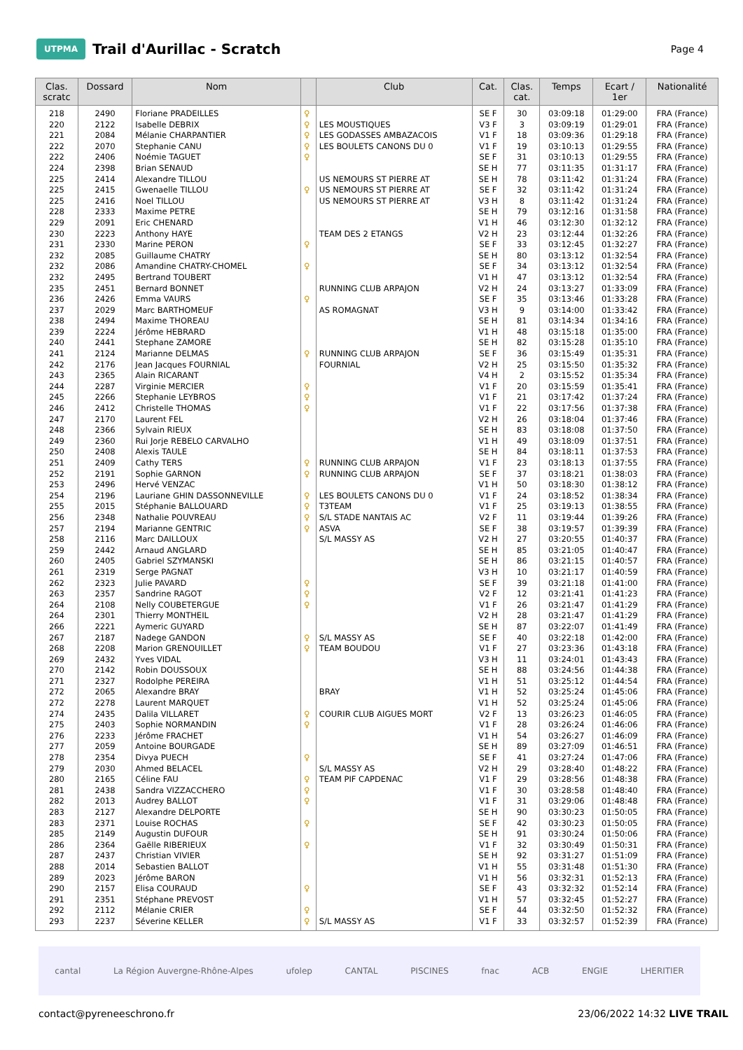UTPMA
Trail d'Aurillac - Scratch
Page 4
| Clas. scratc | Dossard | Nom | | Club | Cat. | Clas. cat. | Temps | Ecart / 1er | Nationalité |
| --- | --- | --- | --- | --- | --- | --- | --- | --- | --- |
| 218 | 2490 | Floriane PRADEILLES | ♀ | | SE F | 30 | 03:09:18 | 01:29:00 | FRA (France) |
| 220 | 2122 | Isabelle DEBRIX | ♀ | LES MOUSTIQUES | V3 F | 3 | 03:09:19 | 01:29:01 | FRA (France) |
| 221 | 2084 | Mélanie CHARPANTIER | ♀ | LES GODASSES AMBAZACOIS | V1 F | 18 | 03:09:36 | 01:29:18 | FRA (France) |
| 222 | 2070 | Stephanie CANU | ♀ | LES BOULETS CANONS DU 0 | V1 F | 19 | 03:10:13 | 01:29:55 | FRA (France) |
| 222 | 2406 | Noémie TAGUET | ♀ | | SE F | 31 | 03:10:13 | 01:29:55 | FRA (France) |
| 224 | 2398 | Brian SENAUD | | | SE H | 77 | 03:11:35 | 01:31:17 | FRA (France) |
| 225 | 2414 | Alexandre TILLOU | | US NEMOURS ST PIERRE AT | SE H | 78 | 03:11:42 | 01:31:24 | FRA (France) |
| 225 | 2415 | Gwenaelle TILLOU | ♀ | US NEMOURS ST PIERRE AT | SE F | 32 | 03:11:42 | 01:31:24 | FRA (France) |
| 225 | 2416 | Noel TILLOU | | US NEMOURS ST PIERRE AT | V3 H | 8 | 03:11:42 | 01:31:24 | FRA (France) |
| 228 | 2333 | Maxime PETRE | | | SE H | 79 | 03:12:16 | 01:31:58 | FRA (France) |
| 229 | 2091 | Eric CHENARD | | | V1 H | 46 | 03:12:30 | 01:32:12 | FRA (France) |
| 230 | 2223 | Anthony HAYE | | TEAM DES 2 ETANGS | V2 H | 23 | 03:12:44 | 01:32:26 | FRA (France) |
| 231 | 2330 | Marine PERON | ♀ | | SE F | 33 | 03:12:45 | 01:32:27 | FRA (France) |
| 232 | 2085 | Guillaume CHATRY | | | SE H | 80 | 03:13:12 | 01:32:54 | FRA (France) |
| 232 | 2086 | Amandine CHATRY-CHOMEL | ♀ | | SE F | 34 | 03:13:12 | 01:32:54 | FRA (France) |
| 232 | 2495 | Bertrand TOUBERT | | | V1 H | 47 | 03:13:12 | 01:32:54 | FRA (France) |
| 235 | 2451 | Bernard BONNET | | RUNNING CLUB ARPAJON | V2 H | 24 | 03:13:27 | 01:33:09 | FRA (France) |
| 236 | 2426 | Emma VAURS | ♀ | | SE F | 35 | 03:13:46 | 01:33:28 | FRA (France) |
| 237 | 2029 | Marc BARTHOMEUF | | AS ROMAGNAT | V3 H | 9 | 03:14:00 | 01:33:42 | FRA (France) |
| 238 | 2494 | Maxime THOREAU | | | SE H | 81 | 03:14:34 | 01:34:16 | FRA (France) |
| 239 | 2224 | Jérôme HEBRARD | | | V1 H | 48 | 03:15:18 | 01:35:00 | FRA (France) |
| 240 | 2441 | Stephane ZAMORE | | | SE H | 82 | 03:15:28 | 01:35:10 | FRA (France) |
| 241 | 2124 | Marianne DELMAS | ♀ | RUNNING CLUB ARPAJON | SE F | 36 | 03:15:49 | 01:35:31 | FRA (France) |
| 242 | 2176 | Jean Jacques FOURNIAL | | FOURNIAL | V2 H | 25 | 03:15:50 | 01:35:32 | FRA (France) |
| 243 | 2365 | Alain RICARANT | | | V4 H | 2 | 03:15:52 | 01:35:34 | FRA (France) |
| 244 | 2287 | Virginie MERCIER | ♀ | | V1 F | 20 | 03:15:59 | 01:35:41 | FRA (France) |
| 245 | 2266 | Stephanie LEYBROS | ♀ | | V1 F | 21 | 03:17:42 | 01:37:24 | FRA (France) |
| 246 | 2412 | Christelle THOMAS | ♀ | | V1 F | 22 | 03:17:56 | 01:37:38 | FRA (France) |
| 247 | 2170 | Laurent FEL | | | V2 H | 26 | 03:18:04 | 01:37:46 | FRA (France) |
| 248 | 2366 | Sylvain RIEUX | | | SE H | 83 | 03:18:08 | 01:37:50 | FRA (France) |
| 249 | 2360 | Rui Jorje REBELO CARVALHO | | | V1 H | 49 | 03:18:09 | 01:37:51 | FRA (France) |
| 250 | 2408 | Alexis TAULE | | | SE H | 84 | 03:18:11 | 01:37:53 | FRA (France) |
| 251 | 2409 | Cathy TERS | ♀ | RUNNING CLUB ARPAJON | V1 F | 23 | 03:18:13 | 01:37:55 | FRA (France) |
| 252 | 2191 | Sophie GARNON | ♀ | RUNNING CLUB ARPAJON | SE F | 37 | 03:18:21 | 01:38:03 | FRA (France) |
| 253 | 2496 | Hervé VENZAC | | | V1 H | 50 | 03:18:30 | 01:38:12 | FRA (France) |
| 254 | 2196 | Lauriane GHIN DASSONNEVILLE | ♀ | LES BOULETS CANONS DU 0 | V1 F | 24 | 03:18:52 | 01:38:34 | FRA (France) |
| 255 | 2015 | Stéphanie BALLOUARD | ♀ | T3TEAM | V1 F | 25 | 03:19:13 | 01:38:55 | FRA (France) |
| 256 | 2348 | Nathalie POUVREAU | ♀ | S/L STADE NANTAIS AC | V2 F | 11 | 03:19:44 | 01:39:26 | FRA (France) |
| 257 | 2194 | Marianne GENTRIC | ♀ | ASVA | SE F | 38 | 03:19:57 | 01:39:39 | FRA (France) |
| 258 | 2116 | Marc DAILLOUX | | S/L MASSY AS | V2 H | 27 | 03:20:55 | 01:40:37 | FRA (France) |
| 259 | 2442 | Arnaud ANGLARD | | | SE H | 85 | 03:21:05 | 01:40:47 | FRA (France) |
| 260 | 2405 | Gabriel SZYMANSKI | | | SE H | 86 | 03:21:15 | 01:40:57 | FRA (France) |
| 261 | 2319 | Serge PAGNAT | | | V3 H | 10 | 03:21:17 | 01:40:59 | FRA (France) |
| 262 | 2323 | Julie PAVARD | ♀ | | SE F | 39 | 03:21:18 | 01:41:00 | FRA (France) |
| 263 | 2357 | Sandrine RAGOT | ♀ | | V2 F | 12 | 03:21:41 | 01:41:23 | FRA (France) |
| 264 | 2108 | Nelly COUBETERGUE | ♀ | | V1 F | 26 | 03:21:47 | 01:41:29 | FRA (France) |
| 264 | 2301 | Thierry MONTHEIL | | | V2 H | 28 | 03:21:47 | 01:41:29 | FRA (France) |
| 266 | 2221 | Aymeric GUYARD | | | SE H | 87 | 03:22:07 | 01:41:49 | FRA (France) |
| 267 | 2187 | Nadege GANDON | ♀ | S/L MASSY AS | SE F | 40 | 03:22:18 | 01:42:00 | FRA (France) |
| 268 | 2208 | Marion GRENOUILLET | ♀ | TEAM BOUDOU | V1 F | 27 | 03:23:36 | 01:43:18 | FRA (France) |
| 269 | 2432 | Yves VIDAL | | | V3 H | 11 | 03:24:01 | 01:43:43 | FRA (France) |
| 270 | 2142 | Robin DOUSSOUX | | | SE H | 88 | 03:24:56 | 01:44:38 | FRA (France) |
| 271 | 2327 | Rodolphe PEREIRA | | | V1 H | 51 | 03:25:12 | 01:44:54 | FRA (France) |
| 272 | 2065 | Alexandre BRAY | | BRAY | V1 H | 52 | 03:25:24 | 01:45:06 | FRA (France) |
| 272 | 2278 | Laurent MARQUET | | | V1 H | 52 | 03:25:24 | 01:45:06 | FRA (France) |
| 274 | 2435 | Dalila VILLARET | ♀ | COURIR CLUB AIGUES MORT | V2 F | 13 | 03:26:23 | 01:46:05 | FRA (France) |
| 275 | 2403 | Sophie NORMANDIN | ♀ | | V1 F | 28 | 03:26:24 | 01:46:06 | FRA (France) |
| 276 | 2233 | Jérôme FRACHET | | | V1 H | 54 | 03:26:27 | 01:46:09 | FRA (France) |
| 277 | 2059 | Antoine BOURGADE | | | SE H | 89 | 03:27:09 | 01:46:51 | FRA (France) |
| 278 | 2354 | Divya PUECH | ♀ | | SE F | 41 | 03:27:24 | 01:47:06 | FRA (France) |
| 279 | 2030 | Ahmed BELACEL | | S/L MASSY AS | V2 H | 29 | 03:28:40 | 01:48:22 | FRA (France) |
| 280 | 2165 | Céline FAU | ♀ | TEAM PIF CAPDENAC | V1 F | 29 | 03:28:56 | 01:48:38 | FRA (France) |
| 281 | 2438 | Sandra VIZZACCHERO | ♀ | | V1 F | 30 | 03:28:58 | 01:48:40 | FRA (France) |
| 282 | 2013 | Audrey BALLOT | ♀ | | V1 F | 31 | 03:29:06 | 01:48:48 | FRA (France) |
| 283 | 2127 | Alexandre DELPORTE | | | SE H | 90 | 03:30:23 | 01:50:05 | FRA (France) |
| 283 | 2371 | Louise ROCHAS | ♀ | | SE F | 42 | 03:30:23 | 01:50:05 | FRA (France) |
| 285 | 2149 | Augustin DUFOUR | | | SE H | 91 | 03:30:24 | 01:50:06 | FRA (France) |
| 286 | 2364 | Gaëlle RIBERIEUX | ♀ | | V1 F | 32 | 03:30:49 | 01:50:31 | FRA (France) |
| 287 | 2437 | Christian VIVIER | | | SE H | 92 | 03:31:27 | 01:51:09 | FRA (France) |
| 288 | 2014 | Sebastien BALLOT | | | V1 H | 55 | 03:31:48 | 01:51:30 | FRA (France) |
| 289 | 2023 | Jérôme BARON | | | V1 H | 56 | 03:32:31 | 01:52:13 | FRA (France) |
| 290 | 2157 | Elisa COURAUD | ♀ | | SE F | 43 | 03:32:32 | 01:52:14 | FRA (France) |
| 291 | 2351 | Stéphane PREVOST | | | V1 H | 57 | 03:32:45 | 01:52:27 | FRA (France) |
| 292 | 2112 | Mélanie CRIER | ♀ | | SE F | 44 | 03:32:50 | 01:52:32 | FRA (France) |
| 293 | 2237 | Séverine KELLER | ♀ | S/L MASSY AS | V1 F | 33 | 03:32:57 | 01:52:39 | FRA (France) |
cantal La Région Auvergne-Rhône-Alpes ufolep CANTAL PISCINES fnac ACB ENGIE LHERITIER
contact@pyreneeschrono.fr 23/06/2022 14:32 LIVE TRAIL